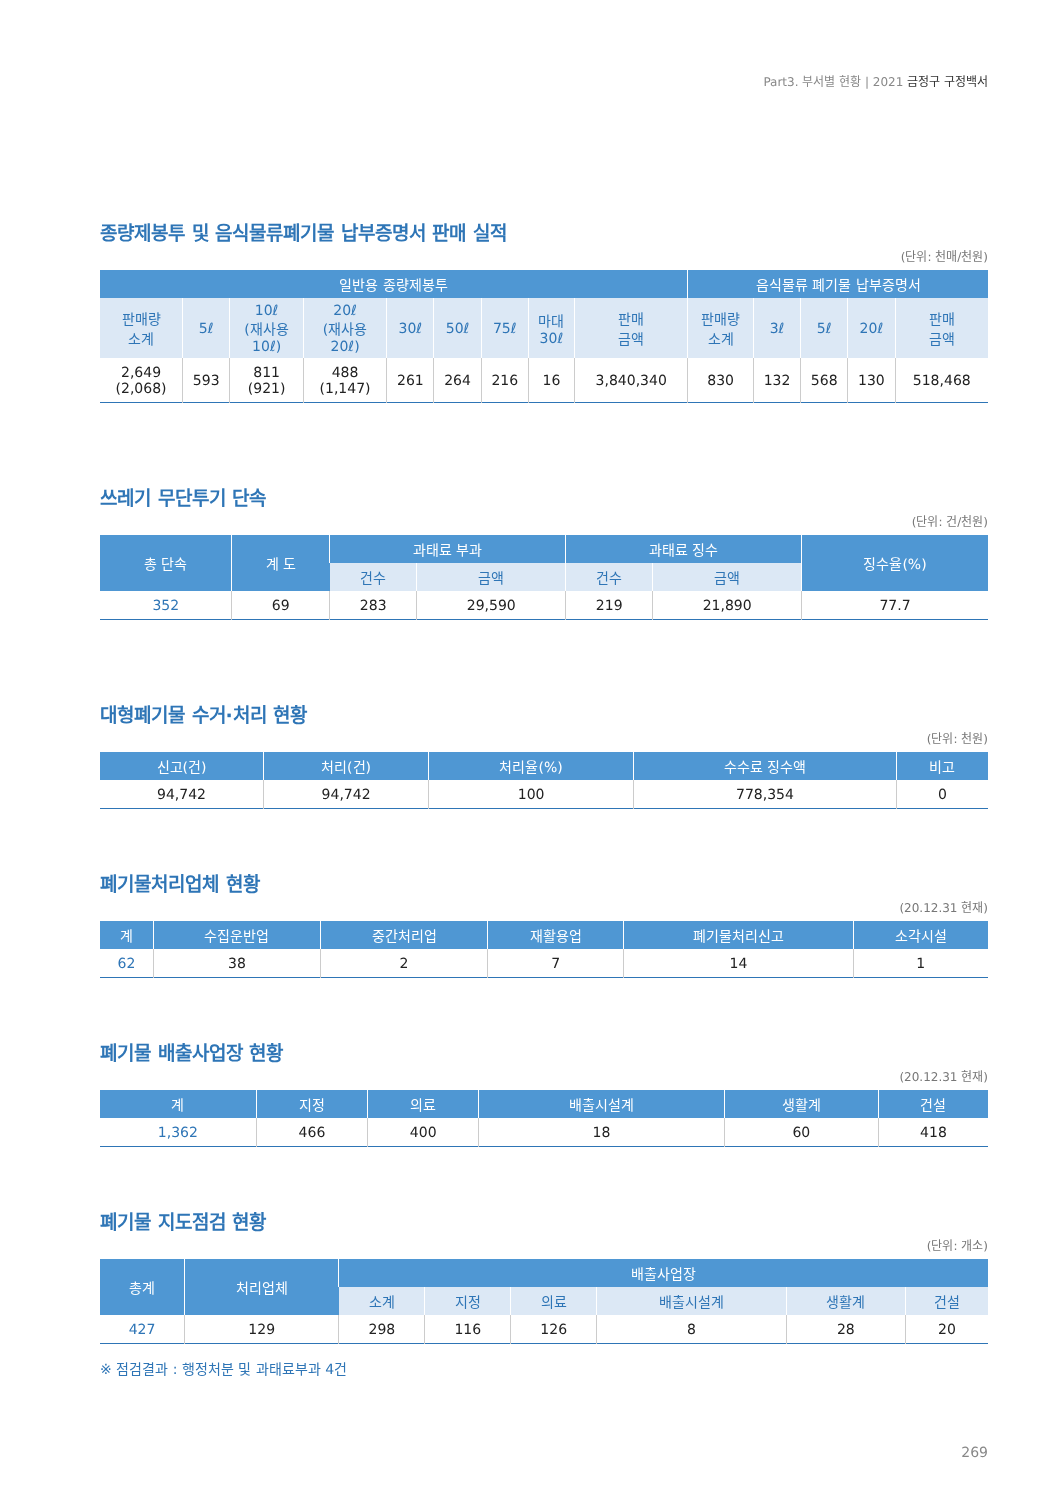Part3. 부서별 현황 | 2021 금정구 구정백서
종량제봉투 및 음식물류폐기물 납부증명서 판매 실적
(단위: 천매/천원)
| 일반용 종량제봉투 | | | | | | | | | 음식물류 폐기물 납부증명서 | | | | |
| --- | --- | --- | --- | --- | --- | --- | --- | --- | --- | --- | --- | --- | --- |
| 판매량 소계 | 5ℓ | 10ℓ (재사용 10ℓ) | 20ℓ (재사용 20ℓ) | 30ℓ | 50ℓ | 75ℓ | 마대 30ℓ | 판매 금액 | 판매량 소계 | 3ℓ | 5ℓ | 20ℓ | 판매 금액 |
| 2,649 (2,068) | 593 | 811 (921) | 488 (1,147) | 261 | 264 | 216 | 16 | 3,840,340 | 830 | 132 | 568 | 130 | 518,468 |
쓰레기 무단투기 단속
(단위: 건/천원)
| 총 단속 | 계 도 | 과태료 부과 | | 과태료 징수 | | 징수율(%) |
| --- | --- | --- | --- | --- | --- | --- |
| | | 건수 | 금액 | 건수 | 금액 | |
| 352 | 69 | 283 | 29,590 | 219 | 21,890 | 77.7 |
대형폐기물 수거·처리 현황
(단위: 천원)
| 신고(건) | 처리(건) | 처리율(%) | 수수료 징수액 | 비고 |
| --- | --- | --- | --- | --- |
| 94,742 | 94,742 | 100 | 778,354 | 0 |
폐기물처리업체 현황
(20.12.31 현재)
| 계 | 수집운반업 | 중간처리업 | 재활용업 | 폐기물처리신고 | 소각시설 |
| --- | --- | --- | --- | --- | --- |
| 62 | 38 | 2 | 7 | 14 | 1 |
폐기물 배출사업장 현황
(20.12.31 현재)
| 계 | 지정 | 의료 | 배출시설계 | 생활계 | 건설 |
| --- | --- | --- | --- | --- | --- |
| 1,362 | 466 | 400 | 18 | 60 | 418 |
폐기물 지도점검 현황
(단위: 개소)
| 총계 | 처리업체 | 배출사업장 | | | | | |
| --- | --- | --- | --- | --- | --- | --- | --- |
| | | 소계 | 지정 | 의료 | 배출시설계 | 생활계 | 건설 |
| 427 | 129 | 298 | 116 | 126 | 8 | 28 | 20 |
※ 점검결과 : 행정처분 및 과태료부과 4건
269